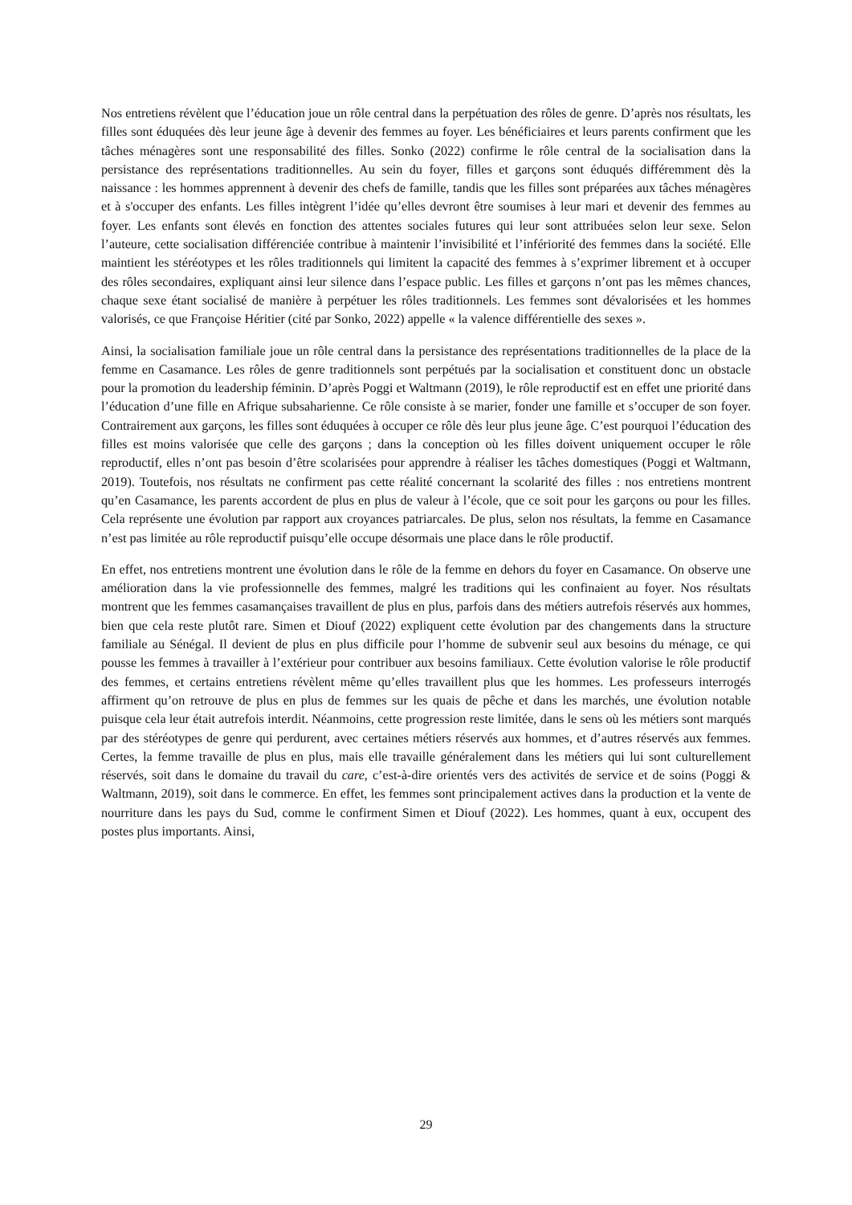Nos entretiens révèlent que l’éducation joue un rôle central dans la perpétuation des rôles de genre. D’après nos résultats, les filles sont éduquées dès leur jeune âge à devenir des femmes au foyer. Les bénéficiaires et leurs parents confirment que les tâches ménagères sont une responsabilité des filles. Sonko (2022) confirme le rôle central de la socialisation dans la persistance des représentations traditionnelles. Au sein du foyer, filles et garçons sont éduqués différemment dès la naissance : les hommes apprennent à devenir des chefs de famille, tandis que les filles sont préparées aux tâches ménagères et à s'occuper des enfants. Les filles intègrent l’idée qu’elles devront être soumises à leur mari et devenir des femmes au foyer. Les enfants sont élevés en fonction des attentes sociales futures qui leur sont attribuées selon leur sexe. Selon l’auteure, cette socialisation différenciée contribue à maintenir l’invisibilité et l’infériorité des femmes dans la société. Elle maintient les stéréotypes et les rôles traditionnels qui limitent la capacité des femmes à s’exprimer librement et à occuper des rôles secondaires, expliquant ainsi leur silence dans l’espace public. Les filles et garçons n’ont pas les mêmes chances, chaque sexe étant socialisé de manière à perpétuer les rôles traditionnels. Les femmes sont dévalorisées et les hommes valorisés, ce que Françoise Héritier (cité par Sonko, 2022) appelle « la valence différentielle des sexes ».
Ainsi, la socialisation familiale joue un rôle central dans la persistance des représentations traditionnelles de la place de la femme en Casamance. Les rôles de genre traditionnels sont perpétués par la socialisation et constituent donc un obstacle pour la promotion du leadership féminin. D’après Poggi et Waltmann (2019), le rôle reproductif est en effet une priorité dans l’éducation d’une fille en Afrique subsaharienne. Ce rôle consiste à se marier, fonder une famille et s’occuper de son foyer. Contrairement aux garçons, les filles sont éduquées à occuper ce rôle dès leur plus jeune âge. C’est pourquoi l’éducation des filles est moins valorisée que celle des garçons ; dans la conception où les filles doivent uniquement occuper le rôle reproductif, elles n’ont pas besoin d’être scolarisées pour apprendre à réaliser les tâches domestiques (Poggi et Waltmann, 2019). Toutefois, nos résultats ne confirment pas cette réalité concernant la scolarité des filles : nos entretiens montrent qu’en Casamance, les parents accordent de plus en plus de valeur à l’école, que ce soit pour les garçons ou pour les filles. Cela représente une évolution par rapport aux croyances patriarcales. De plus, selon nos résultats, la femme en Casamance n’est pas limitée au rôle reproductif puisqu’elle occupe désormais une place dans le rôle productif.
En effet, nos entretiens montrent une évolution dans le rôle de la femme en dehors du foyer en Casamance. On observe une amélioration dans la vie professionnelle des femmes, malgré les traditions qui les confinaient au foyer. Nos résultats montrent que les femmes casamançaises travaillent de plus en plus, parfois dans des métiers autrefois réservés aux hommes, bien que cela reste plutôt rare. Simen et Diouf (2022) expliquent cette évolution par des changements dans la structure familiale au Sénégal. Il devient de plus en plus difficile pour l’homme de subvenir seul aux besoins du ménage, ce qui pousse les femmes à travailler à l’extérieur pour contribuer aux besoins familiaux. Cette évolution valorise le rôle productif des femmes, et certains entretiens révèlent même qu’elles travaillent plus que les hommes. Les professeurs interrogés affirment qu’on retrouve de plus en plus de femmes sur les quais de pêche et dans les marchés, une évolution notable puisque cela leur était autrefois interdit. Néanmoins, cette progression reste limitée, dans le sens où les métiers sont marqués par des stéréotypes de genre qui perdurent, avec certaines métiers réservés aux hommes, et d’autres réservés aux femmes. Certes, la femme travaille de plus en plus, mais elle travaille généralement dans les métiers qui lui sont culturellement réservés, soit dans le domaine du travail du care, c’est-à-dire orientés vers des activités de service et de soins (Poggi & Waltmann, 2019), soit dans le commerce. En effet, les femmes sont principalement actives dans la production et la vente de nourriture dans les pays du Sud, comme le confirment Simen et Diouf (2022). Les hommes, quant à eux, occupent des postes plus importants. Ainsi,
29